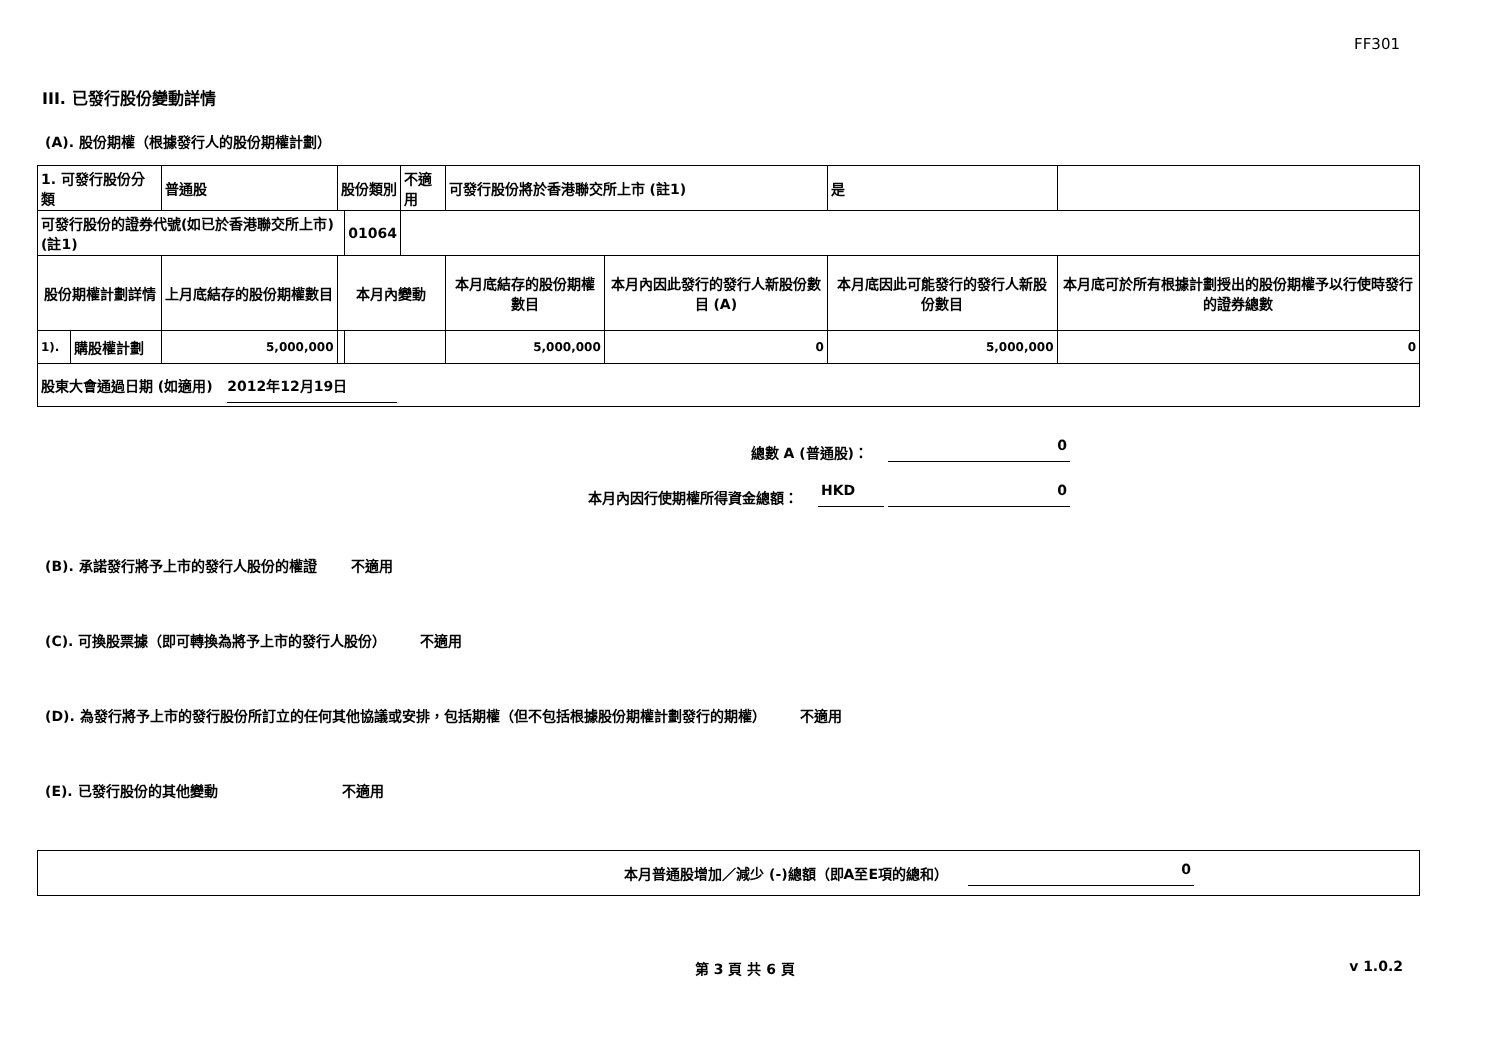FF301
III. 已發行股份變動詳情
(A). 股份期權（根據發行人的股份期權計劃）
| 1. 可發行股份分類 | | 普通股 | 股份類別 | | 不適用 | 可發行股份將於香港聯交所上市 (註1) | | 是 | |
| 可發行股份的證券代號(如已於香港聯交所上市) (註1) | | | | 01064 | | | | | |
| 股份期權計劃詳情 | | 上月底結存的股份期權數目 | 本月內變動 | | | 本月底結存的股份期權數目 | 本月內因此發行的發行人新股份數目 (A) | 本月底因此可能發行的發行人新股份數目 | 本月底可於所有根據計劃授出的股份期權予以行使時發行的證券總數 |
| 1). | 購股權計劃 | 5,000,000 | | | | 5,000,000 | 0 | 5,000,000 | 0 |
| 股東大會通過日期 (如適用) 2012年12月19日 | | | | | | | | | |
總數 A (普通股)： 0
本月內因行使期權所得資金總額： HKD 0
(B). 承諾發行將予上市的發行人股份的權證 不適用
(C). 可換股票據（即可轉換為將予上市的發行人股份） 不適用
(D). 為發行將予上市的發行股份所訂立的任何其他協議或安排，包括期權（但不包括根據股份期權計劃發行的期權） 不適用
(E). 已發行股份的其他變動 不適用
本月普通股增加／減少 (-)總額（即A至E項的總和） 0
第 3 頁 共 6 頁 v 1.0.2